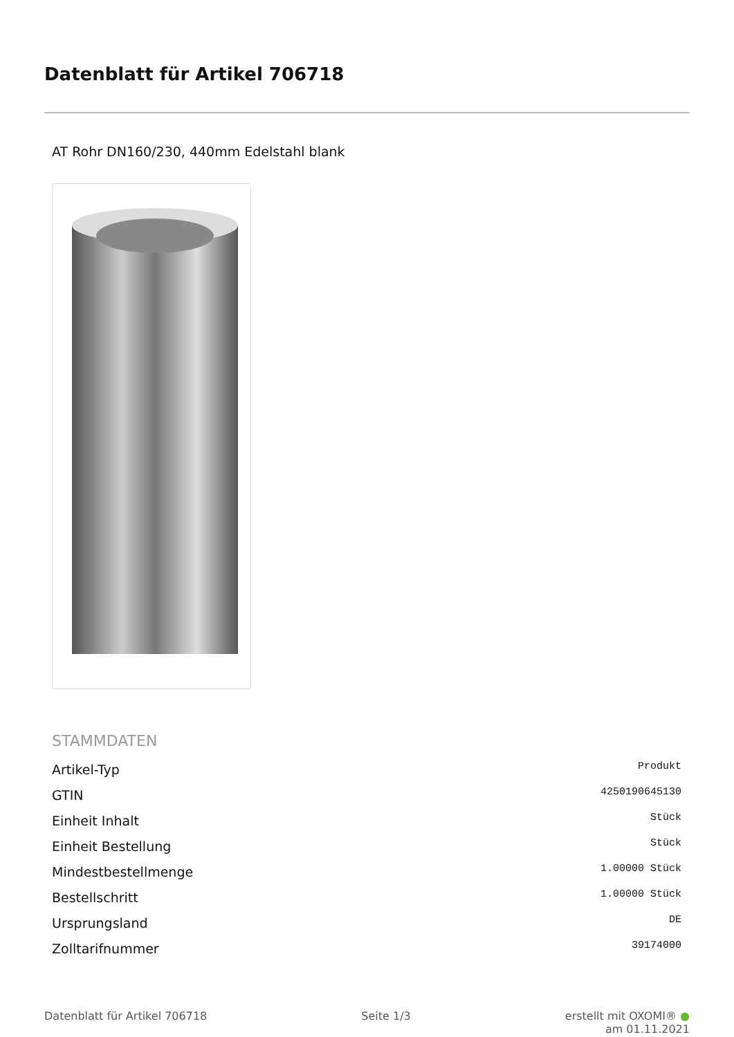Datenblatt für Artikel 706718
AT Rohr DN160/230, 440mm Edelstahl blank
STAMMDATEN
| Artikel-Typ | Produkt |
| GTIN | 4250190645130 |
| Einheit Inhalt | Stück |
| Einheit Bestellung | Stück |
| Mindestbestellmenge | 1.00000 Stück |
| Bestellschritt | 1.00000 Stück |
| Ursprungsland | DE |
| Zolltarifnummer | 39174000 |
Datenblatt für Artikel 706718 Seite 1/3 erstellt mit OXOMI® ●
am 01.11.2021